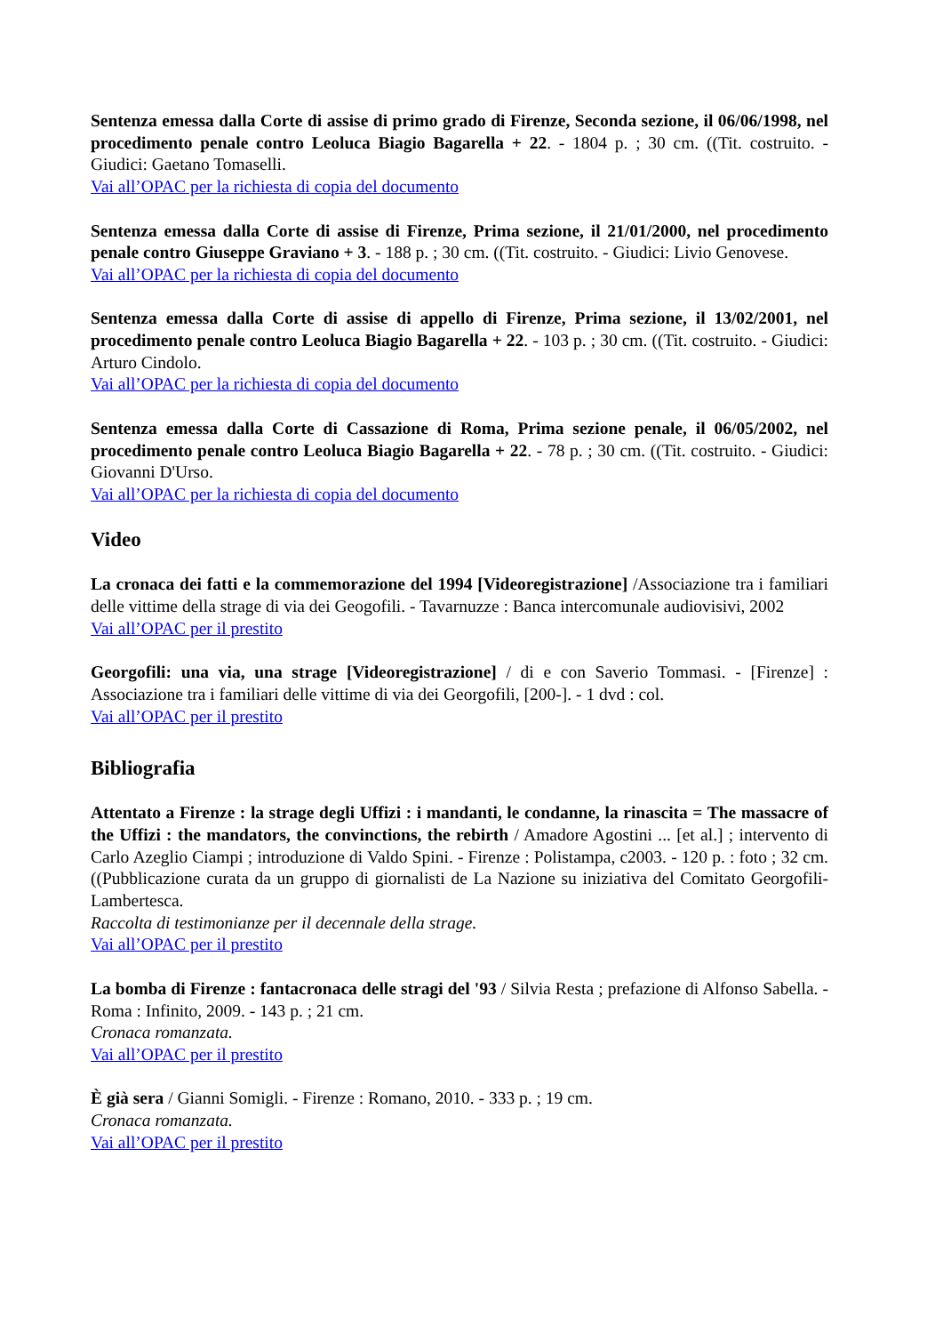Sentenza emessa dalla Corte di assise di primo grado di Firenze, Seconda sezione, il 06/06/1998, nel procedimento penale contro Leoluca Biagio Bagarella + 22. - 1804 p. ; 30 cm. ((Tit. costruito. - Giudici: Gaetano Tomaselli.
Vai all’OPAC per la richiesta di copia del documento
Sentenza emessa dalla Corte di assise di Firenze, Prima sezione, il 21/01/2000, nel procedimento penale contro Giuseppe Graviano + 3. - 188 p. ; 30 cm. ((Tit. costruito. - Giudici: Livio Genovese.
Vai all’OPAC per la richiesta di copia del documento
Sentenza emessa dalla Corte di assise di appello di Firenze, Prima sezione, il 13/02/2001, nel procedimento penale contro Leoluca Biagio Bagarella + 22. - 103 p. ; 30 cm. ((Tit. costruito. - Giudici: Arturo Cindolo.
Vai all’OPAC per la richiesta di copia del documento
Sentenza emessa dalla Corte di Cassazione di Roma, Prima sezione penale, il 06/05/2002, nel procedimento penale contro Leoluca Biagio Bagarella + 22. - 78 p. ; 30 cm. ((Tit. costruito. - Giudici: Giovanni D'Urso.
Vai all’OPAC per la richiesta di copia del documento
Video
La cronaca dei fatti e la commemorazione del 1994 [Videoregistrazione] /Associazione tra i familiari delle vittime della strage di via dei Geogofili. - Tavarnuzze : Banca intercomunale audiovisivi, 2002
Vai all’OPAC per il prestito
Georgofili: una via, una strage [Videoregistrazione] / di e con Saverio Tommasi. - [Firenze] : Associazione tra i familiari delle vittime di via dei Georgofili, [200-]. - 1 dvd : col.
Vai all’OPAC per il prestito
Bibliografia
Attentato a Firenze : la strage degli Uffizi : i mandanti, le condanne, la rinascita = The massacre of the Uffizi : the mandators, the convinctions, the rebirth / Amadore Agostini ... [et al.] ; intervento di Carlo Azeglio Ciampi ; introduzione di Valdo Spini. - Firenze : Polistampa, c2003. - 120 p. : foto ; 32 cm. ((Pubblicazione curata da un gruppo di giornalisti de La Nazione su iniziativa del Comitato Georgofili-Lambertesca.
Raccolta di testimonianze per il decennale della strage.
Vai all’OPAC per il prestito
La bomba di Firenze : fantacronaca delle stragi del '93 / Silvia Resta ; prefazione di Alfonso Sabella. - Roma : Infinito, 2009. - 143 p. ; 21 cm.
Cronaca romanzata.
Vai all’OPAC per il prestito
È già sera / Gianni Somigli. - Firenze : Romano, 2010. - 333 p. ; 19 cm.
Cronaca romanzata.
Vai all’OPAC per il prestito